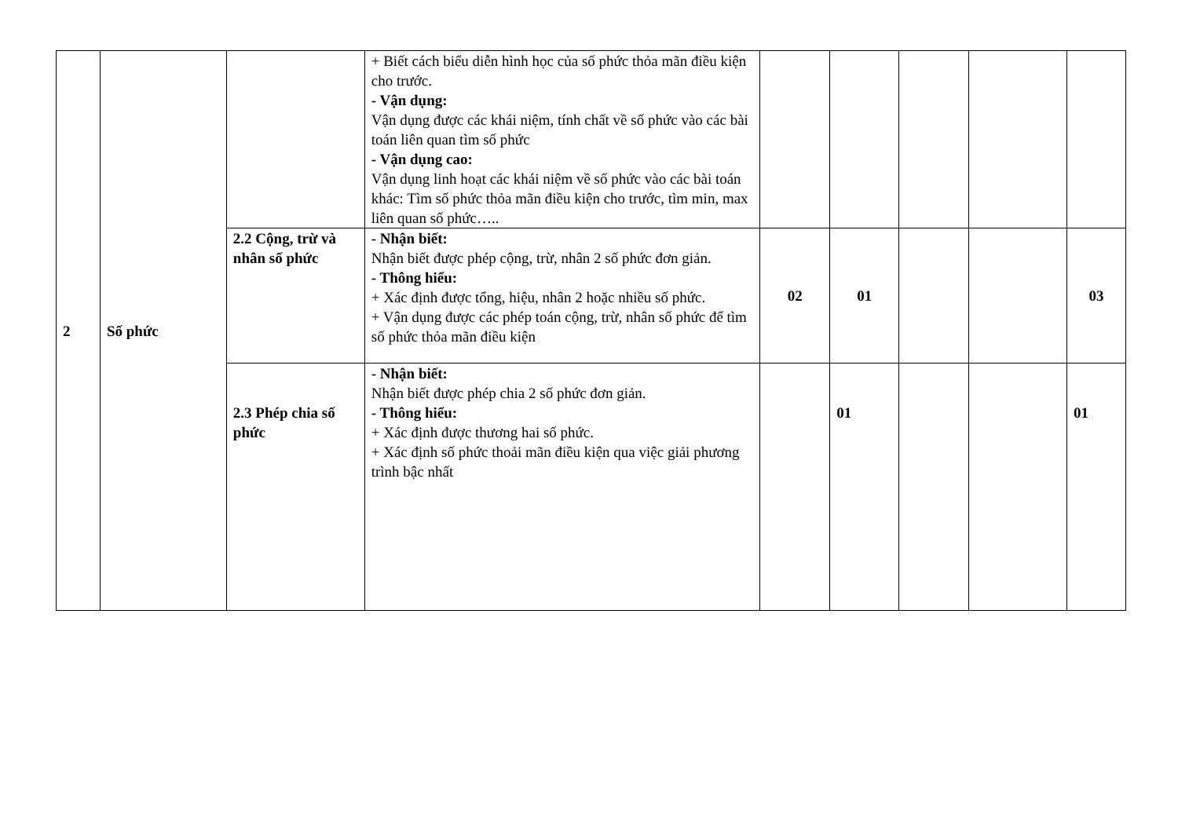| 2 | Số phức | | + Biết cách biểu diễn hình học của số phức thỏa mãn điều kiện cho trước. - Vận dụng: Vận dụng được các khái niệm, tính chất về số phức vào các bài toán liên quan tìm số phức - Vận dụng cao: Vận dụng linh hoạt các khái niệm về số phức vào các bài toán khác: Tìm số phức thỏa mãn điều kiện cho trước, tìm min, max liên quan số phức….. | | | | | |
| | | 2.2 Cộng, trừ và nhân số phức | - Nhận biết: Nhận biết được phép cộng, trừ, nhân 2 số phức đơn giản. - Thông hiểu: + Xác định được tổng, hiệu, nhân 2 hoặc nhiều số phức. + Vận dụng được các phép toán cộng, trừ, nhân số phức để tìm số phức thỏa mãn điều kiện | 02 | 01 | | | 03 |
| | | 2.3 Phép chia số phức | - Nhận biết: Nhận biết được phép chia 2 số phức đơn giản. - Thông hiểu: + Xác định được thương hai số phức. + Xác định số phức thoải mãn điều kiện qua việc giải phương trình bậc nhất | | 01 | | | 01 |